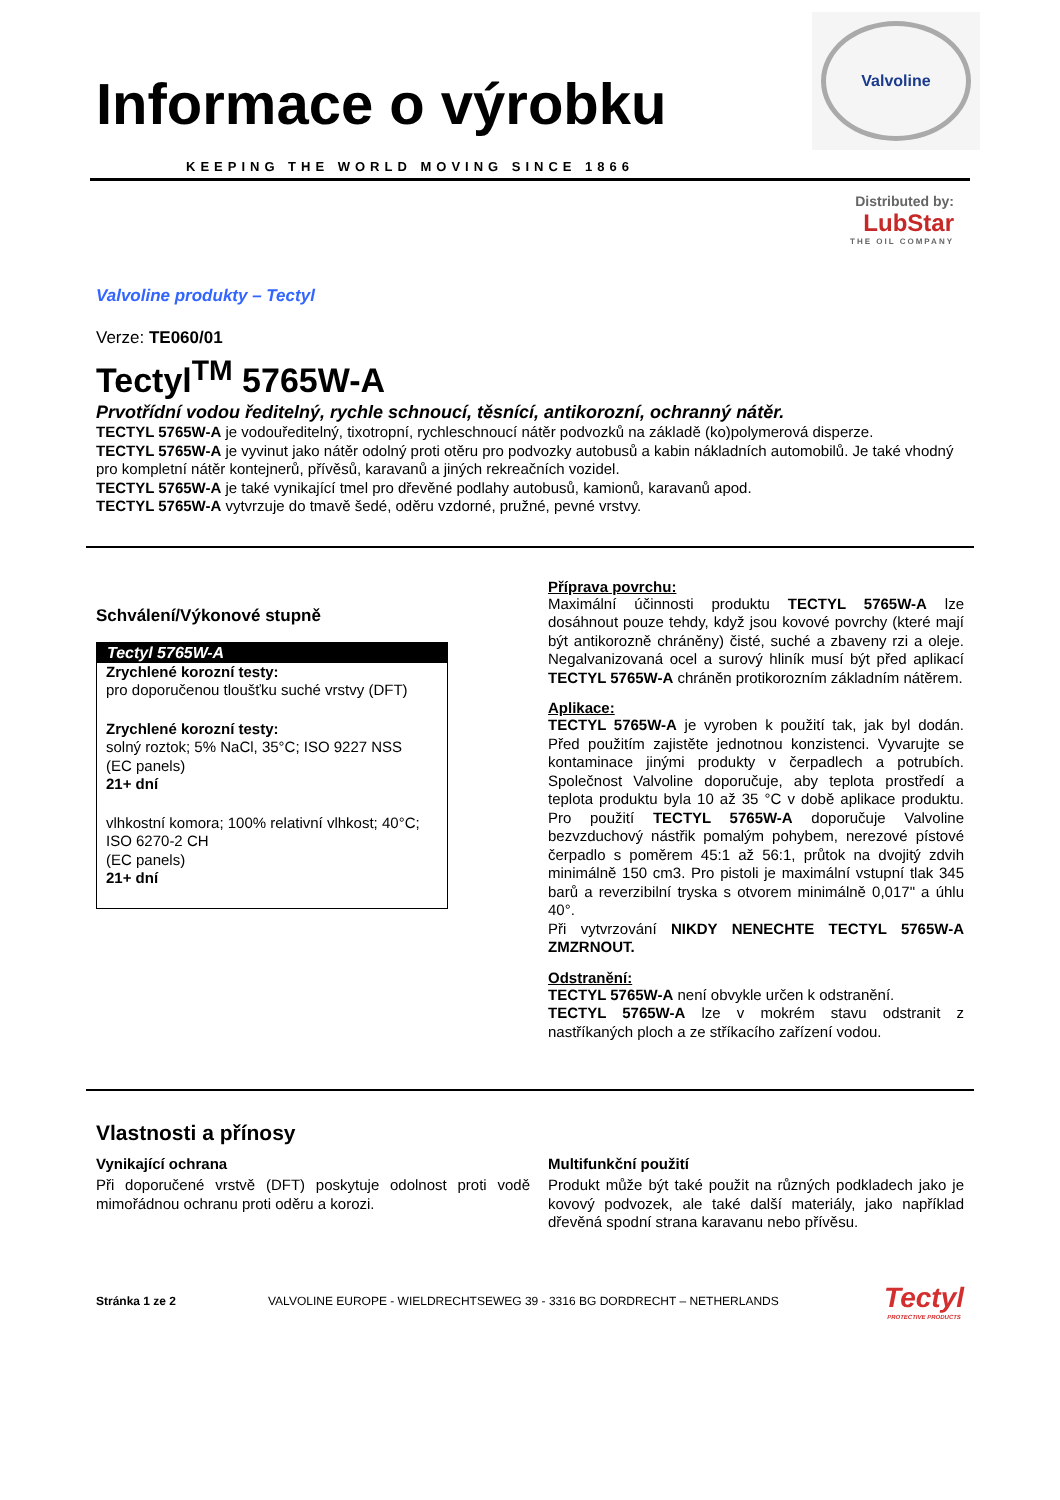Valvoline
Informace o výrobku
KEEPING THE WORLD MOVING SINCE 1866
Distributed by:
LubStar
THE OIL COMPANY
Valvoline produkty – Tectyl
Verze: TE060/01
Tectyl<sup>TM</sup> 5765W-A
Prvotřídní vodou ředitelný, rychle schnoucí, těsnící, antikorozní, ochranný nátěr.
TECTYL 5765W-A je vodouředitelný, tixotropní, rychleschnoucí nátěr podvozků na základě (ko)polymerová disperze.
TECTYL 5765W-A je vyvinut jako nátěr odolný proti otěru pro podvozky autobusů a kabin nákladních automobilů. Je také vhodný pro kompletní nátěr kontejnerů, přívěsů, karavanů a jiných rekreačních vozidel.
TECTYL 5765W-A je také vynikající tmel pro dřevěné podlahy autobusů, kamionů, karavanů apod.
TECTYL 5765W-A vytvrzuje do tmavě šedé, oděru vzdorné, pružné, pevné vrstvy.
Schválení/Výkonové stupně
| Tectyl 5765W-A |
| --- |
| Zrychlené korozní testy: pro doporučenou tloušťku suché vrstvy (DFT) |
| Zrychlené korozní testy: solný roztok; 5% NaCl, 35°C; ISO 9227 NSS (EC panels) 21+ dní |
| vlhkostní komora; 100% relativní vlhkost; 40°C; ISO 6270-2 CH (EC panels) 21+ dní |
Příprava povrchu:
Maximální účinnosti produktu TECTYL 5765W-A lze dosáhnout pouze tehdy, když jsou kovové povrchy (které mají být antikorozně chráněny) čisté, suché a zbaveny rzi a oleje. Negalvanizovaná ocel a surový hliník musí být před aplikací TECTYL 5765W-A chráněn protikorozním základním nátěrem.
Aplikace:
TECTYL 5765W-A je vyroben k použití tak, jak byl dodán. Před použitím zajistěte jednotnou konzistenci. Vyvarujte se kontaminace jinými produkty v čerpadlech a potrubích. Společnost Valvoline doporučuje, aby teplota prostředí a teplota produktu byla 10 až 35 °C v době aplikace produktu. Pro použití TECTYL 5765W-A doporučuje Valvoline bezvzduchový nástřik pomalým pohybem, nerezové pístové čerpadlo s poměrem 45:1 až 56:1, průtok na dvojitý zdvih minimálně 150 cm3. Pro pistoli je maximální vstupní tlak 345 barů a reverzibilní tryska s otvorem minimálně 0,017" a úhlu 40°.
Při vytvrzování NIKDY NENECHTE TECTYL 5765W-A ZMZRNOUT.
Odstranění:
TECTYL 5765W-A není obvykle určen k odstranění.
TECTYL 5765W-A lze v mokrém stavu odstranit z nastříkaných ploch a ze stříkacího zařízení vodou.
Vlastnosti a přínosy
Vynikající ochrana
Při doporučené vrstvě (DFT) poskytuje odolnost proti vodě mimořádnou ochranu proti oděru a korozi.
Multifunkční použití
Produkt může být také použit na různých podkladech jako je kovový podvozek, ale také další materiály, jako například dřevěná spodní strana karavanu nebo přívěsu.
Stránka 1 ze 2 VALVOLINE EUROPE - WIELDRECHTSEWEG 39 - 3316 BG DORDRECHT – NETHERLANDS Tectyl
PROTECTIVE PRODUCTS